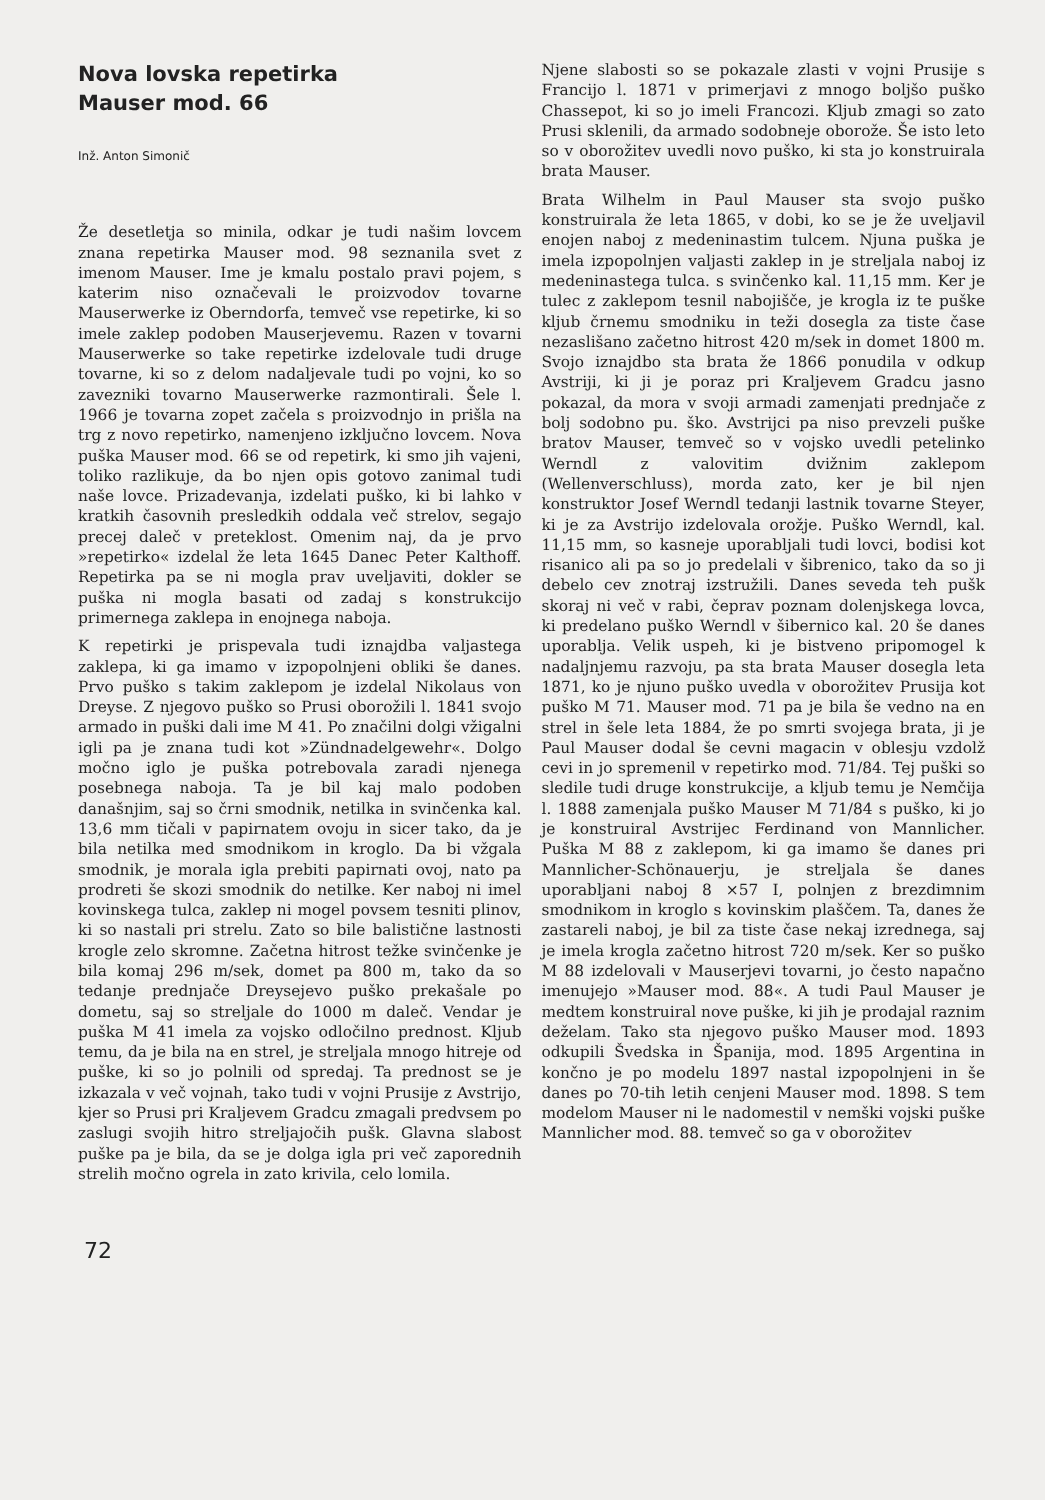Nova lovska repetirka
Mauser mod. 66
Inž. Anton Simonič
Že desetletja so minila, odkar je tudi našim lovcem znana repetirka Mauser mod. 98 seznanila svet z imenom Mauser. Ime je kmalu postalo pravi pojem, s katerim niso označevali le proizvodov tovarne Mauserwerke iz Oberndorfa, temveč vse repetirke, ki so imele zaklep podoben Mauserjevemu. Razen v tovarni Mauserwerke so take repetirke izdelovale tudi druge tovarne, ki so z delom nadaljevale tudi po vojni, ko so zavezniki tovarno Mauserwerke razmontirali. Šele l. 1966 je tovarna zopet začela s proizvodnjo in prišla na trg z novo repetirko, namenjeno izključno lovcem. Nova puška Mauser mod. 66 se od repetirk, ki smo jih vajeni, toliko razlikuje, da bo njen opis gotovo zanimal tudi naše lovce. Prizadevanja, izdelati puško, ki bi lahko v kratkih časovnih presledkih oddala več strelov, segajo precej daleč v preteklost. Omenim naj, da je prvo »repetirko« izdelal že leta 1645 Danec Peter Kalthoff. Repetirka pa se ni mogla prav uveljaviti, dokler se puška ni mogla basati od zadaj s konstrukcijo primernega zaklepa in enojnega naboja.
K repetirki je prispevala tudi iznajdba valjastega zaklepa, ki ga imamo v izpopolnjeni obliki še danes. Prvo puško s takim zaklepom je izdelal Nikolaus von Dreyse. Z njegovo puško so Prusi oborožili l. 1841 svojo armado in puški dali ime M 41. Po značilni dolgi vžigalni igli pa je znana tudi kot »Zündnadelgewehr«. Dolgo močno iglo je puška potrebovala zaradi njenega posebnega naboja. Ta je bil kaj malo podoben današnjim, saj so črni smodnik, netilka in svinčenka kal. 13,6 mm tičali v papirnatem ovoju in sicer tako, da je bila netilka med smodnikom in kroglo. Da bi vžgala smodnik, je morala igla prebiti papirnati ovoj, nato pa prodreti še skozi smodnik do netilke. Ker naboj ni imel kovinskega tulca, zaklep ni mogel povsem tesniti plinov, ki so nastali pri strelu. Zato so bile balistične lastnosti krogle zelo skromne. Začetna hitrost težke svinčenke je bila komaj 296 m/sek, domet pa 800 m, tako da so tedanje prednjače Dreysejevo puško prekašale po dometu, saj so streljale do 1000 m daleč. Vendar je puška M 41 imela za vojsko odločilno prednost. Kljub temu, da je bila na en strel, je streljala mnogo hitreje od puške, ki so jo polnili od spredaj. Ta prednost se je izkazala v več vojnah, tako tudi v vojni Prusije z Avstrijo, kjer so Prusi pri Kraljevem Gradcu zmagali predvsem po zaslugi svojih hitro streljajočih pušk. Glavna slabost puške pa je bila, da se je dolga igla pri več zaporednih strelih močno ogrela in zato krivila, celo lomila.
Njene slabosti so se pokazale zlasti v vojni Prusije s Francijo l. 1871 v primerjavi z mnogo boljšo puško Chassepot, ki so jo imeli Francozi. Kljub zmagi so zato Prusi sklenili, da armado sodobneje oborože. Še isto leto so v oborožitev uvedli novo puško, ki sta jo konstruirala brata Mauser.
Brata Wilhelm in Paul Mauser sta svojo puško konstruirala že leta 1865, v dobi, ko se je že uveljavil enojen naboj z medeninastim tulcem. Njuna puška je imela izpopolnjen valjasti zaklep in je streljala naboj iz medeninastega tulca. s svinčenko kal. 11,15 mm. Ker je tulec z zaklepom tesnil nabojišče, je krogla iz te puške kljub črnemu smodniku in teži dosegla za tiste čase nezaslišano začetno hitrost 420 m/sek in domet 1800 m. Svojo iznajdbo sta brata že 1866 ponudila v odkup Avstriji, ki ji je poraz pri Kraljevem Gradcu jasno pokazal, da mora v svoji armadi zamenjati prednjače z bolj sodobno pu. ško. Avstrijci pa niso prevzeli puške bratov Mauser, temveč so v vojsko uvedli petelinko Werndl z valovitim dvižnim zaklepom (Wellenverschluss), morda zato, ker je bil njen konstruktor Josef Werndl tedanji lastnik tovarne Steyer, ki je za Avstrijo izdelovala orožje. Puško Werndl, kal. 11,15 mm, so kasneje uporabljali tudi lovci, bodisi kot risanico ali pa so jo predelali v šibrenico, tako da so ji debelo cev znotraj izstružili. Danes seveda teh pušk skoraj ni več v rabi, čeprav poznam dolenjskega lovca, ki predelano puško Werndl v šibernico kal. 20 še danes uporablja. Velik uspeh, ki je bistveno pripomogel k nadaljnjemu razvoju, pa sta brata Mauser dosegla leta 1871, ko je njuno puško uvedla v oborožitev Prusija kot puško M 71. Mauser mod. 71 pa je bila še vedno na en strel in šele leta 1884, že po smrti svojega brata, ji je Paul Mauser dodal še cevni magacin v oblesju vzdolž cevi in jo spremenil v repetirko mod. 71/84. Tej puški so sledile tudi druge konstrukcije, a kljub temu je Nemčija l. 1888 zamenjala puško Mauser M 71/84 s puško, ki jo je konstruiral Avstrijec Ferdinand von Mannlicher. Puška M 88 z zaklepom, ki ga imamo še danes pri Mannlicher-Schönauerju, je streljala še danes uporabljani naboj 8 ×57 I, polnjen z brezdimnim smodnikom in kroglo s kovinskim plaščem. Ta, danes že zastareli naboj, je bil za tiste čase nekaj izrednega, saj je imela krogla začetno hitrost 720 m/sek. Ker so puško M 88 izdelovali v Mauserjevi tovarni, jo često napačno imenujejo »Mauser mod. 88«. A tudi Paul Mauser je medtem konstruiral nove puške, ki jih je prodajal raznim deželam. Tako sta njegovo puško Mauser mod. 1893 odkupili Švedska in Španija, mod. 1895 Argentina in končno je po modelu 1897 nastal izpopolnjeni in še danes po 70-tih letih cenjeni Mauser mod. 1898. S tem modelom Mauser ni le nadomestil v nemški vojski puške Mannlicher mod. 88. temveč so ga v oborožitev
72